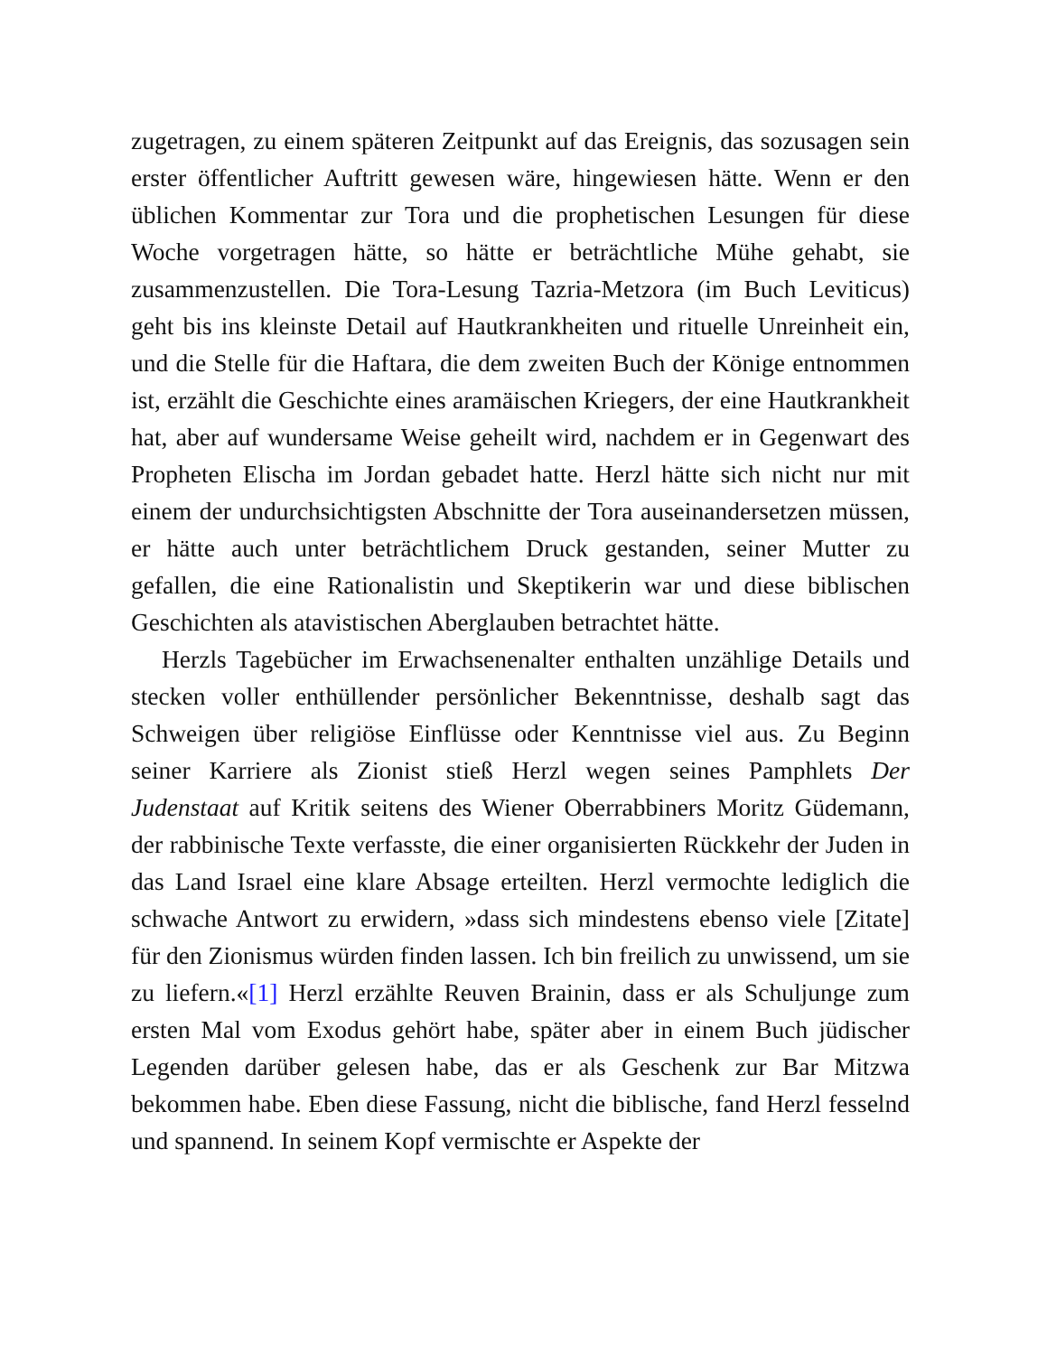zugetragen, zu einem späteren Zeitpunkt auf das Ereignis, das sozusagen sein erster öffentlicher Auftritt gewesen wäre, hingewiesen hätte. Wenn er den üblichen Kommentar zur Tora und die prophetischen Lesungen für diese Woche vorgetragen hätte, so hätte er beträchtliche Mühe gehabt, sie zusammenzustellen. Die Tora-Lesung Tazria-Metzora (im Buch Leviticus) geht bis ins kleinste Detail auf Hautkrankheiten und rituelle Unreinheit ein, und die Stelle für die Haftara, die dem zweiten Buch der Könige entnommen ist, erzählt die Geschichte eines aramäischen Kriegers, der eine Hautkrankheit hat, aber auf wundersame Weise geheilt wird, nachdem er in Gegenwart des Propheten Elischa im Jordan gebadet hatte. Herzl hätte sich nicht nur mit einem der undurchsichtigsten Abschnitte der Tora auseinandersetzen müssen, er hätte auch unter beträchtlichem Druck gestanden, seiner Mutter zu gefallen, die eine Rationalistin und Skeptikerin war und diese biblischen Geschichten als atavistischen Aberglauben betrachtet hätte.
Herzls Tagebücher im Erwachsenenalter enthalten unzählige Details und stecken voller enthüllender persönlicher Bekenntnisse, deshalb sagt das Schweigen über religiöse Einflüsse oder Kenntnisse viel aus. Zu Beginn seiner Karriere als Zionist stieß Herzl wegen seines Pamphlets Der Judenstaat auf Kritik seitens des Wiener Oberrabbiners Moritz Güdemann, der rabbinische Texte verfasste, die einer organisierten Rückkehr der Juden in das Land Israel eine klare Absage erteilten. Herzl vermochte lediglich die schwache Antwort zu erwidern, »dass sich mindestens ebenso viele [Zitate] für den Zionismus würden finden lassen. Ich bin freilich zu unwissend, um sie zu liefern.«[1] Herzl erzählte Reuven Brainin, dass er als Schuljunge zum ersten Mal vom Exodus gehört habe, später aber in einem Buch jüdischer Legenden darüber gelesen habe, das er als Geschenk zur Bar Mitzwa bekommen habe. Eben diese Fassung, nicht die biblische, fand Herzl fesselnd und spannend. In seinem Kopf vermischte er Aspekte der